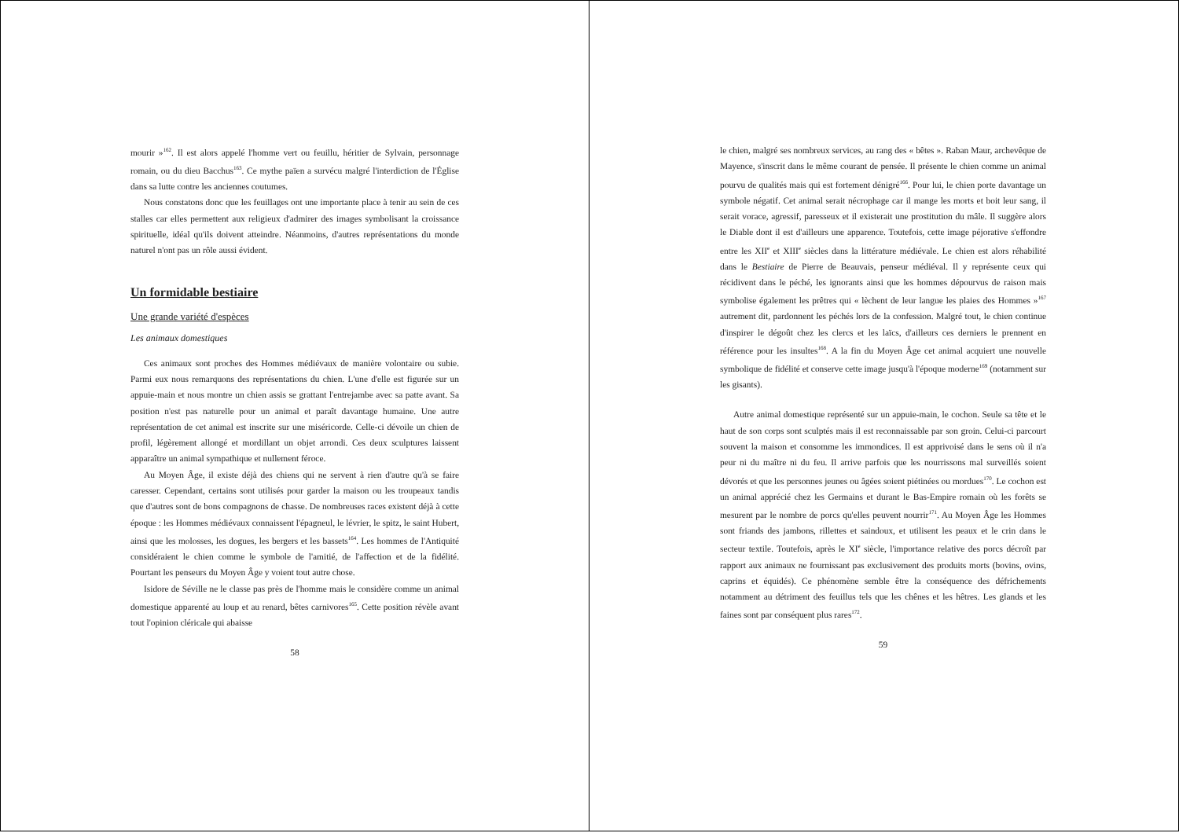mourir »<sup>162</sup>. Il est alors appelé l'homme vert ou feuillu, héritier de Sylvain, personnage romain, ou du dieu Bacchus<sup>163</sup>. Ce mythe païen a survécu malgré l'interdiction de l'Église dans sa lutte contre les anciennes coutumes.
Nous constatons donc que les feuillages ont une importante place à tenir au sein de ces stalles car elles permettent aux religieux d'admirer des images symbolisant la croissance spirituelle, idéal qu'ils doivent atteindre. Néanmoins, d'autres représentations du monde naturel n'ont pas un rôle aussi évident.
Un formidable bestiaire
Une grande variété d'espèces
Les animaux domestiques
Ces animaux sont proches des Hommes médiévaux de manière volontaire ou subie. Parmi eux nous remarquons des représentations du chien. L'une d'elle est figurée sur un appuie-main et nous montre un chien assis se grattant l'entrejambe avec sa patte avant. Sa position n'est pas naturelle pour un animal et paraît davantage humaine. Une autre représentation de cet animal est inscrite sur une miséricorde. Celle-ci dévoile un chien de profil, légèrement allongé et mordillant un objet arrondi. Ces deux sculptures laissent apparaître un animal sympathique et nullement féroce.
Au Moyen Âge, il existe déjà des chiens qui ne servent à rien d'autre qu'à se faire caresser. Cependant, certains sont utilisés pour garder la maison ou les troupeaux tandis que d'autres sont de bons compagnons de chasse. De nombreuses races existent déjà à cette époque : les Hommes médiévaux connaissent l'épagneul, le lévrier, le spitz, le saint Hubert, ainsi que les molosses, les dogues, les bergers et les bassets<sup>164</sup>. Les hommes de l'Antiquité considéraient le chien comme le symbole de l'amitié, de l'affection et de la fidélité. Pourtant les penseurs du Moyen Âge y voient tout autre chose.
Isidore de Séville ne le classe pas près de l'homme mais le considère comme un animal domestique apparenté au loup et au renard, bêtes carnivores<sup>165</sup>. Cette position révèle avant tout l'opinion cléricale qui abaisse
58
le chien, malgré ses nombreux services, au rang des « bêtes ». Raban Maur, archevêque de Mayence, s'inscrit dans le même courant de pensée. Il présente le chien comme un animal pourvu de qualités mais qui est fortement dénigré<sup>166</sup>. Pour lui, le chien porte davantage un symbole négatif. Cet animal serait nécrophage car il mange les morts et boit leur sang, il serait vorace, agressif, paresseux et il existerait une prostitution du mâle. Il suggère alors le Diable dont il est d'ailleurs une apparence. Toutefois, cette image péjorative s'effondre entre les XII<sup>e</sup> et XIII<sup>e</sup> siècles dans la littérature médiévale. Le chien est alors réhabilité dans le Bestiaire de Pierre de Beauvais, penseur médiéval. Il y représente ceux qui récidivent dans le péché, les ignorants ainsi que les hommes dépourvus de raison mais symbolise également les prêtres qui « lèchent de leur langue les plaies des Hommes »<sup>167</sup> autrement dit, pardonnent les péchés lors de la confession. Malgré tout, le chien continue d'inspirer le dégoût chez les clercs et les laïcs, d'ailleurs ces derniers le prennent en référence pour les insultes<sup>168</sup>. A la fin du Moyen Âge cet animal acquiert une nouvelle symbolique de fidélité et conserve cette image jusqu'à l'époque moderne<sup>169</sup> (notamment sur les gisants).
Autre animal domestique représenté sur un appuie-main, le cochon. Seule sa tête et le haut de son corps sont sculptés mais il est reconnaissable par son groin. Celui-ci parcourt souvent la maison et consomme les immondices. Il est apprivoisé dans le sens où il n'a peur ni du maître ni du feu. Il arrive parfois que les nourrissons mal surveillés soient dévorés et que les personnes jeunes ou âgées soient piétinées ou mordues<sup>170</sup>. Le cochon est un animal apprécié chez les Germains et durant le Bas-Empire romain où les forêts se mesurent par le nombre de porcs qu'elles peuvent nourrir<sup>171</sup>. Au Moyen Âge les Hommes sont friands des jambons, rillettes et saindoux, et utilisent les peaux et le crin dans le secteur textile. Toutefois, après le XI<sup>e</sup> siècle, l'importance relative des porcs décroît par rapport aux animaux ne fournissant pas exclusivement des produits morts (bovins, ovins, caprins et équidés). Ce phénomène semble être la conséquence des défrichements notamment au détriment des feuillus tels que les chênes et les hêtres. Les glands et les faines sont par conséquent plus rares<sup>172</sup>.
59